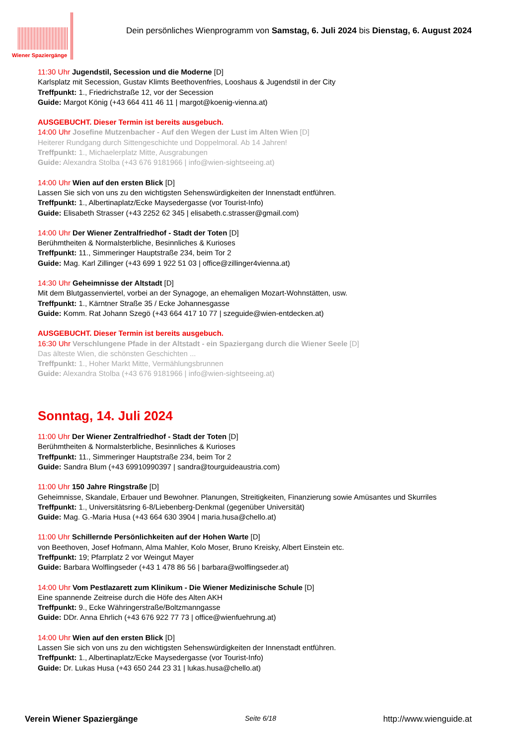Wiener Spaziergänge
Dein persönliches Wienprogramm von Samstag, 6. Juli 2024 bis Dienstag, 6. August 2024
11:30 Uhr Jugendstil, Secession und die Moderne [D]
Karlsplatz mit Secession, Gustav Klimts Beethovenfries, Looshaus & Jugendstil in der City
Treffpunkt: 1., Friedrichstraße 12, vor der Secession
Guide: Margot König (+43 664 411 46 11 | margot@koenig-vienna.at)
AUSGEBUCHT. Dieser Termin ist bereits ausgebuch.
14:00 Uhr Josefine Mutzenbacher - Auf den Wegen der Lust im Alten Wien [D]
Heiterer Rundgang durch Sittengeschichte und Doppelmoral. Ab 14 Jahren!
Treffpunkt: 1., Michaelerplatz Mitte, Ausgrabungen
Guide: Alexandra Stolba (+43 676 9181966 | info@wien-sightseeing.at)
14:00 Uhr Wien auf den ersten Blick [D]
Lassen Sie sich von uns zu den wichtigsten Sehenswürdigkeiten der Innenstadt entführen.
Treffpunkt: 1., Albertinaplatz/Ecke Maysedergasse (vor Tourist-Info)
Guide: Elisabeth Strasser (+43 2252 62 345 | elisabeth.c.strasser@gmail.com)
14:00 Uhr Der Wiener Zentralfriedhof - Stadt der Toten [D]
Berühmtheiten & Normalsterbliche, Besinnliches & Kurioses
Treffpunkt: 11., Simmeringer Hauptstraße 234, beim Tor 2
Guide: Mag. Karl Zillinger (+43 699 1 922 51 03 | office@zillinger4vienna.at)
14:30 Uhr Geheimnisse der Altstadt [D]
Mit dem Blutgassenviertel, vorbei an der Synagoge, an ehemaligen Mozart-Wohnstätten, usw.
Treffpunkt: 1., Kärntner Straße 35 / Ecke Johannesgasse
Guide: Komm. Rat Johann Szegö (+43 664 417 10 77 | szeguide@wien-entdecken.at)
AUSGEBUCHT. Dieser Termin ist bereits ausgebuch.
16:30 Uhr Verschlungene Pfade in der Altstadt - ein Spaziergang durch die Wiener Seele [D]
Das älteste Wien, die schönsten Geschichten ...
Treffpunkt: 1., Hoher Markt Mitte, Vermählungsbrunnen
Guide: Alexandra Stolba (+43 676 9181966 | info@wien-sightseeing.at)
Sonntag, 14. Juli 2024
11:00 Uhr Der Wiener Zentralfriedhof - Stadt der Toten [D]
Berühmtheiten & Normalsterbliche, Besinnliches & Kurioses
Treffpunkt: 11., Simmeringer Hauptstraße 234, beim Tor 2
Guide: Sandra Blum (+43 69910990397 | sandra@tourguideaustria.com)
11:00 Uhr 150 Jahre Ringstraße [D]
Geheimnisse, Skandale, Erbauer und Bewohner. Planungen, Streitigkeiten, Finanzierung sowie Amüsantes und Skurriles
Treffpunkt: 1., Universitätsring 6-8/Liebenberg-Denkmal (gegenüber Universität)
Guide: Mag. G.-Maria Husa (+43 664 630 3904 | maria.husa@chello.at)
11:00 Uhr Schillernde Persönlichkeiten auf der Hohen Warte [D]
von Beethoven, Josef Hofmann, Alma Mahler, Kolo Moser, Bruno Kreisky, Albert Einstein etc.
Treffpunkt: 19; Pfarrplatz 2 vor Weingut Mayer
Guide: Barbara Wolflingseder (+43 1 478 86 56 | barbara@wolflingseder.at)
14:00 Uhr Vom Pestlazarett zum Klinikum - Die Wiener Medizinische Schule [D]
Eine spannende Zeitreise durch die Höfe des Alten AKH
Treffpunkt: 9., Ecke Währingerstraße/Boltzmanngasse
Guide: DDr. Anna Ehrlich (+43 676 922 77 73 | office@wienfuehrung.at)
14:00 Uhr Wien auf den ersten Blick [D]
Lassen Sie sich von uns zu den wichtigsten Sehenswürdigkeiten der Innenstadt entführen.
Treffpunkt: 1., Albertinaplatz/Ecke Maysedergasse (vor Tourist-Info)
Guide: Dr. Lukas Husa (+43 650 244 23 31 | lukas.husa@chello.at)
Verein Wiener Spaziergänge Seite 6/18 http://www.wienguide.at